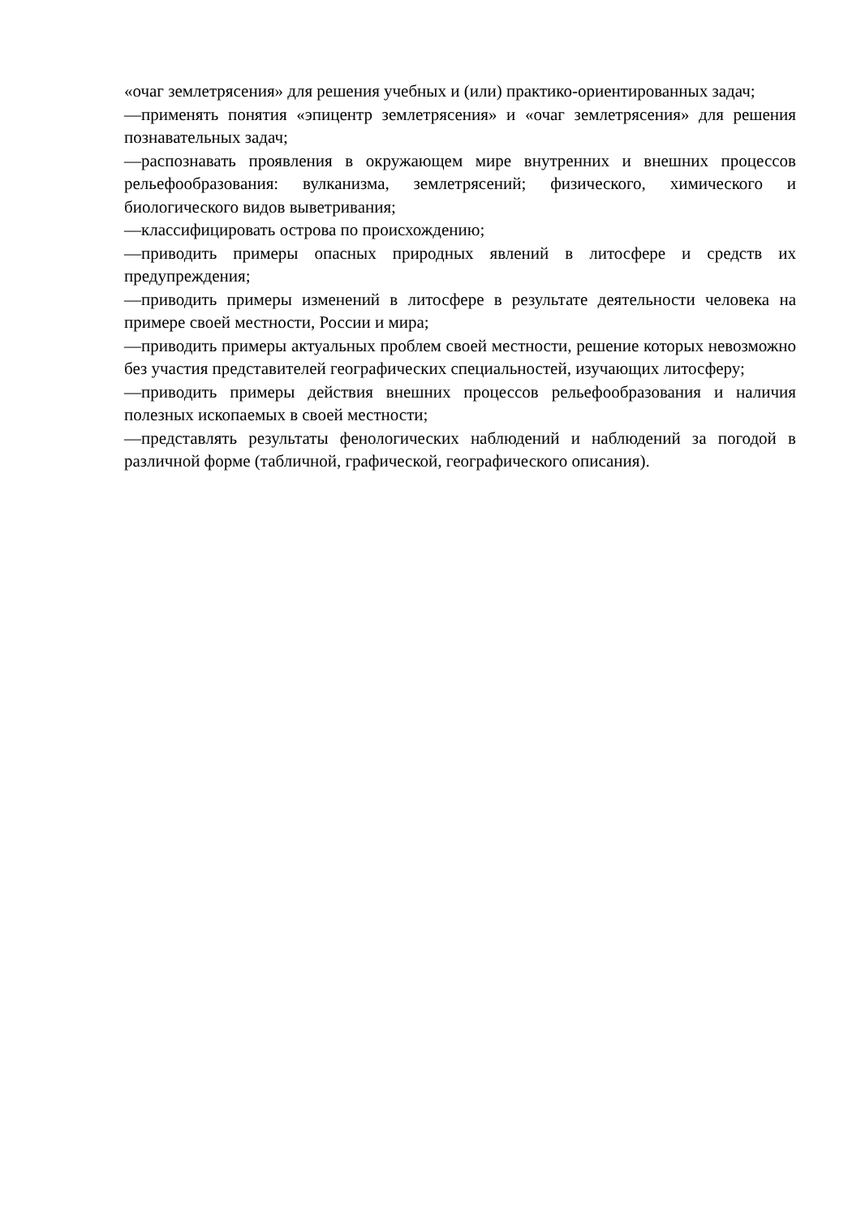«очаг землетрясения» для решения учебных и (или) практико-ориентированных задач;
—применять понятия «эпицентр землетрясения» и «очаг землетрясения» для решения познавательных задач;
—распознавать проявления в окружающем мире внутренних и внешних процессов рельефообразования: вулканизма, землетрясений; физического, химического и биологического видов выветривания;
—классифицировать острова по происхождению;
—приводить примеры опасных природных явлений в литосфере и средств их предупреждения;
—приводить примеры изменений в литосфере в результате деятельности человека на примере своей местности, России и мира;
—приводить примеры актуальных проблем своей местности, решение которых невозможно без участия представителей географических специальностей, изучающих литосферу;
—приводить примеры действия внешних процессов рельефообразования и наличия полезных ископаемых в своей местности;
—представлять результаты фенологических наблюдений и наблюдений за погодой в различной форме (табличной, графической, географического описания).